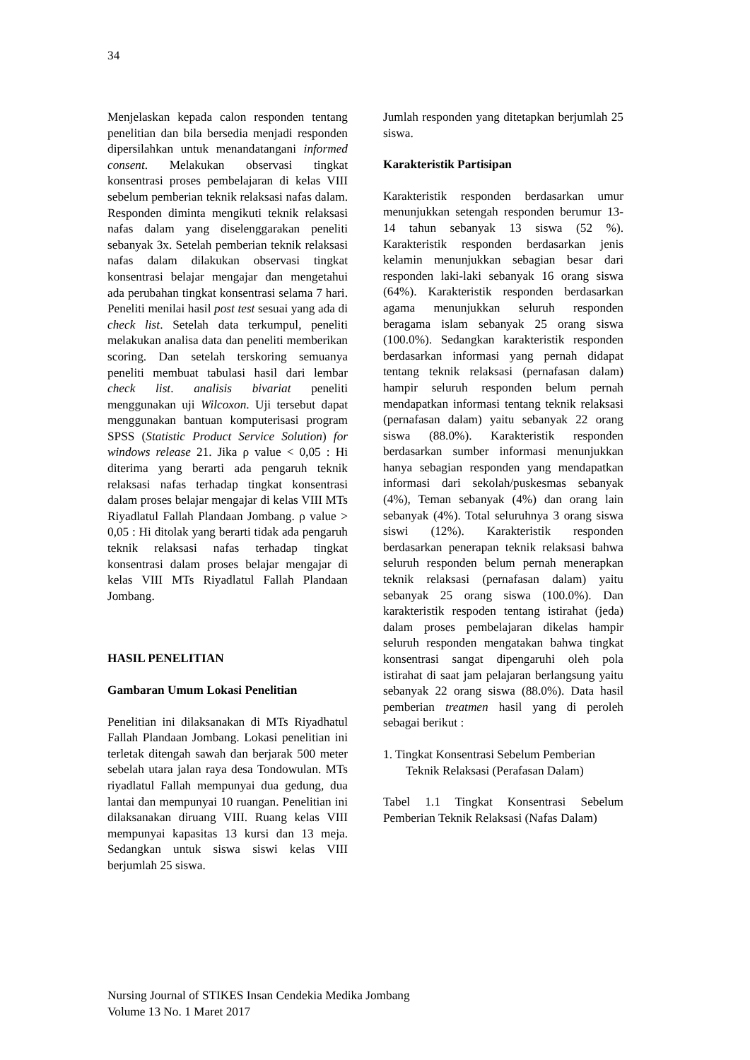34
Menjelaskan kepada calon responden tentang penelitian dan bila bersedia menjadi responden dipersilahkan untuk menandatangani informed consent. Melakukan observasi tingkat konsentrasi proses pembelajaran di kelas VIII sebelum pemberian teknik relaksasi nafas dalam. Responden diminta mengikuti teknik relaksasi nafas dalam yang diselenggarakan peneliti sebanyak 3x. Setelah pemberian teknik relaksasi nafas dalam dilakukan observasi tingkat konsentrasi belajar mengajar dan mengetahui ada perubahan tingkat konsentrasi selama 7 hari. Peneliti menilai hasil post test sesuai yang ada di check list. Setelah data terkumpul, peneliti melakukan analisa data dan peneliti memberikan scoring. Dan setelah terskoring semuanya peneliti membuat tabulasi hasil dari lembar check list. analisis bivariat peneliti menggunakan uji Wilcoxon. Uji tersebut dapat menggunakan bantuan komputerisasi program SPSS (Statistic Product Service Solution) for windows release 21. Jika ρ value < 0,05 : Hi diterima yang berarti ada pengaruh teknik relaksasi nafas terhadap tingkat konsentrasi dalam proses belajar mengajar di kelas VIII MTs Riyadlatul Fallah Plandaan Jombang. ρ value > 0,05 : Hi ditolak yang berarti tidak ada pengaruh teknik relaksasi nafas terhadap tingkat konsentrasi dalam proses belajar mengajar di kelas VIII MTs Riyadlatul Fallah Plandaan Jombang.
HASIL PENELITIAN
Gambaran Umum Lokasi Penelitian
Penelitian ini dilaksanakan di MTs Riyadhatul Fallah Plandaan Jombang. Lokasi penelitian ini terletak ditengah sawah dan berjarak 500 meter sebelah utara jalan raya desa Tondowulan. MTs riyadlatul Fallah mempunyai dua gedung, dua lantai dan mempunyai 10 ruangan. Penelitian ini dilaksanakan diruang VIII. Ruang kelas VIII mempunyai kapasitas 13 kursi dan 13 meja. Sedangkan untuk siswa siswi kelas VIII berjumlah 25 siswa.
Jumlah responden yang ditetapkan berjumlah 25 siswa.
Karakteristik Partisipan
Karakteristik responden berdasarkan umur menunjukkan setengah responden berumur 13-14 tahun sebanyak 13 siswa (52 %). Karakteristik responden berdasarkan jenis kelamin menunjukkan sebagian besar dari responden laki-laki sebanyak 16 orang siswa (64%). Karakteristik responden berdasarkan agama menunjukkan seluruh responden beragama islam sebanyak 25 orang siswa (100.0%). Sedangkan karakteristik responden berdasarkan informasi yang pernah didapat tentang teknik relaksasi (pernafasan dalam) hampir seluruh responden belum pernah mendapatkan informasi tentang teknik relaksasi (pernafasan dalam) yaitu sebanyak 22 orang siswa (88.0%). Karakteristik responden berdasarkan sumber informasi menunjukkan hanya sebagian responden yang mendapatkan informasi dari sekolah/puskesmas sebanyak (4%), Teman sebanyak (4%) dan orang lain sebanyak (4%). Total seluruhnya 3 orang siswa siswi (12%). Karakteristik responden berdasarkan penerapan teknik relaksasi bahwa seluruh responden belum pernah menerapkan teknik relaksasi (pernafasan dalam) yaitu sebanyak 25 orang siswa (100.0%). Dan karakteristik respoden tentang istirahat (jeda) dalam proses pembelajaran dikelas hampir seluruh responden mengatakan bahwa tingkat konsentrasi sangat dipengaruhi oleh pola istirahat di saat jam pelajaran berlangsung yaitu sebanyak 22 orang siswa (88.0%). Data hasil pemberian treatmen hasil yang di peroleh sebagai berikut :
1. Tingkat Konsentrasi Sebelum Pemberian
Teknik Relaksasi (Perafasan Dalam)
Tabel 1.1 Tingkat Konsentrasi Sebelum Pemberian Teknik Relaksasi (Nafas Dalam)
Nursing Journal of STIKES Insan Cendekia Medika Jombang
Volume 13 No. 1 Maret 2017